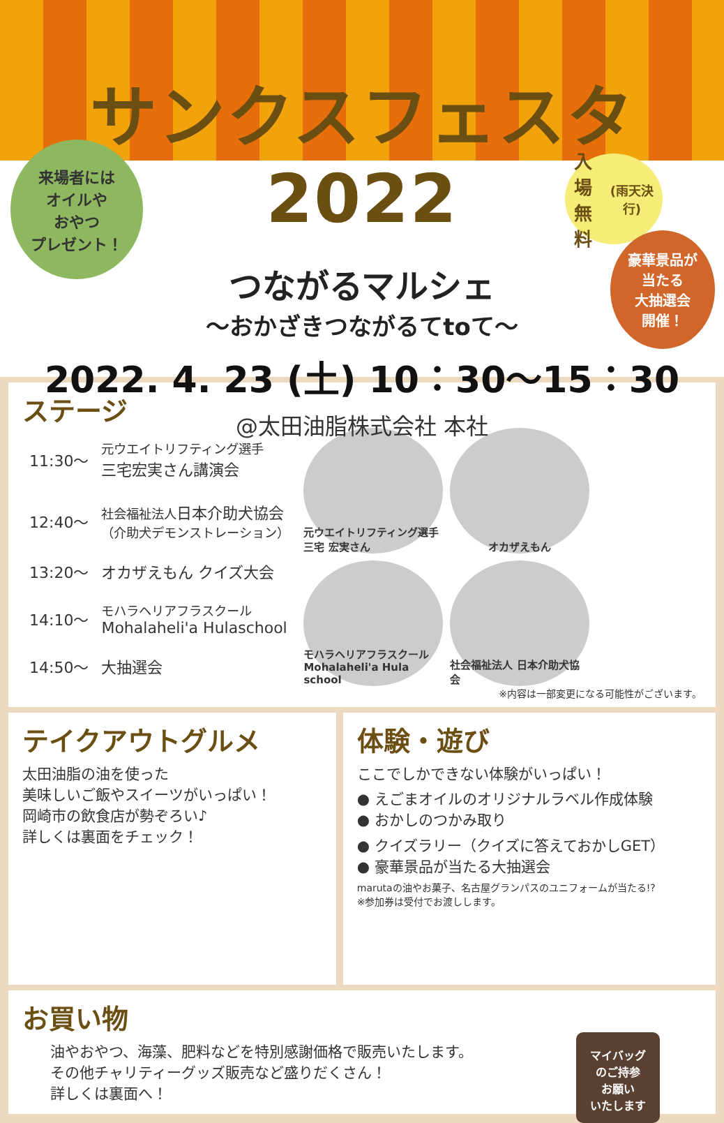来場者には
オイルや
おやつ
プレゼント！
入場
無料
(雨天決行)
豪華景品が
当たる
大抽選会
開催！
サンクスフェスタ2022
つながるマルシェ
～おかざきつながるてtoて～
2022. 4. 23 (土) 10：30～15：30
@太田油脂株式会社 本社
ステージ
| 11:30～ | 元ウエイトリフティング選手 三宅宏実さん講演会 |
| 12:40～ | 社会福祉法人 日本介助犬協会 （介助犬デモンストレーション） |
| 13:20～ | オカザえもん クイズ大会 |
| 14:10～ | モハラヘリアフラスクール Mohalaheli'a Hulaschool |
| 14:50～ | 大抽選会 |
元ウエイトリフティング選手 三宅 宏実さん
オカザえもん
モハラヘリアフラスクール Mohalaheli'a Hula school
社会福祉法人 日本介助犬協会
※内容は一部変更になる可能性がございます。
テイクアウトグルメ
太田油脂の油を使った
美味しいご飯やスイーツがいっぱい！
岡崎市の飲食店が勢ぞろい♪
詳しくは裏面をチェック！
体験・遊び
ここでしかできない体験がいっぱい！
● えごまオイルのオリジナルラベル作成体験
● おかしのつかみ取り
● クイズラリー（クイズに答えておかしGET）
● 豪華景品が当たる大抽選会
marutaの油やお菓子、名古屋グランパスのユニフォームが当たる!?
※参加券は受付でお渡しします。
お買い物
油やおやつ、海藻、肥料などを特別感謝価格で販売いたします。
その他チャリティーグッズ販売など盛りだくさん！
詳しくは裏面へ！
マイバッグ
のご持参
お願い
いたします